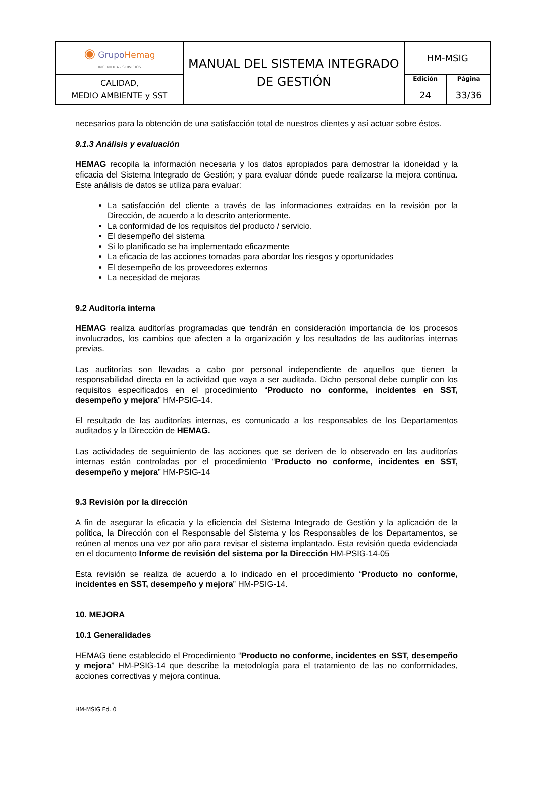| ◉ Grupo Hemag INGENIERÍA - SERVICIOS | MANUAL DEL SISTEMA INTEGRADO DE GESTIÓN | HM-MSIG | |
| CALIDAD, MEDIO AMBIENTE y SST | | Edición 24 | Página 33/36 |
necesarios para la obtención de una satisfacción total de nuestros clientes y así actuar sobre éstos.
9.1.3 Análisis y evaluación
HEMAG recopila la información necesaria y los datos apropiados para demostrar la idoneidad y la eficacia del Sistema Integrado de Gestión; y para evaluar dónde puede realizarse la mejora continua. Este análisis de datos se utiliza para evaluar:
La satisfacción del cliente a través de las informaciones extraídas en la revisión por la Dirección, de acuerdo a lo descrito anteriormente.
La conformidad de los requisitos del producto / servicio.
El desempeño del sistema
Si lo planificado se ha implementado eficazmente
La eficacia de las acciones tomadas para abordar los riesgos y oportunidades
El desempeño de los proveedores externos
La necesidad de mejoras
9.2 Auditoría interna
HEMAG realiza auditorías programadas que tendrán en consideración importancia de los procesos involucrados, los cambios que afecten a la organización y los resultados de las auditorías internas previas.
Las auditorías son llevadas a cabo por personal independiente de aquellos que tienen la responsabilidad directa en la actividad que vaya a ser auditada. Dicho personal debe cumplir con los requisitos especificados en el procedimiento “Producto no conforme, incidentes en SST, desempeño y mejora” HM-PSIG-14.
El resultado de las auditorías internas, es comunicado a los responsables de los Departamentos auditados y la Dirección de HEMAG.
Las actividades de seguimiento de las acciones que se deriven de lo observado en las auditorías internas están controladas por el procedimiento “Producto no conforme, incidentes en SST, desempeño y mejora” HM-PSIG-14
9.3 Revisión por la dirección
A fin de asegurar la eficacia y la eficiencia del Sistema Integrado de Gestión y la aplicación de la política, la Dirección con el Responsable del Sistema y los Responsables de los Departamentos, se reúnen al menos una vez por año para revisar el sistema implantado. Esta revisión queda evidenciada en el documento Informe de revisión del sistema por la Dirección HM-PSIG-14-05
Esta revisión se realiza de acuerdo a lo indicado en el procedimiento “Producto no conforme, incidentes en SST, desempeño y mejora” HM-PSIG-14.
10. MEJORA
10.1 Generalidades
HEMAG tiene establecido el Procedimiento “Producto no conforme, incidentes en SST, desempeño y mejora” HM-PSIG-14 que describe la metodología para el tratamiento de las no conformidades, acciones correctivas y mejora continua.
HM-MSIG Ed. 0